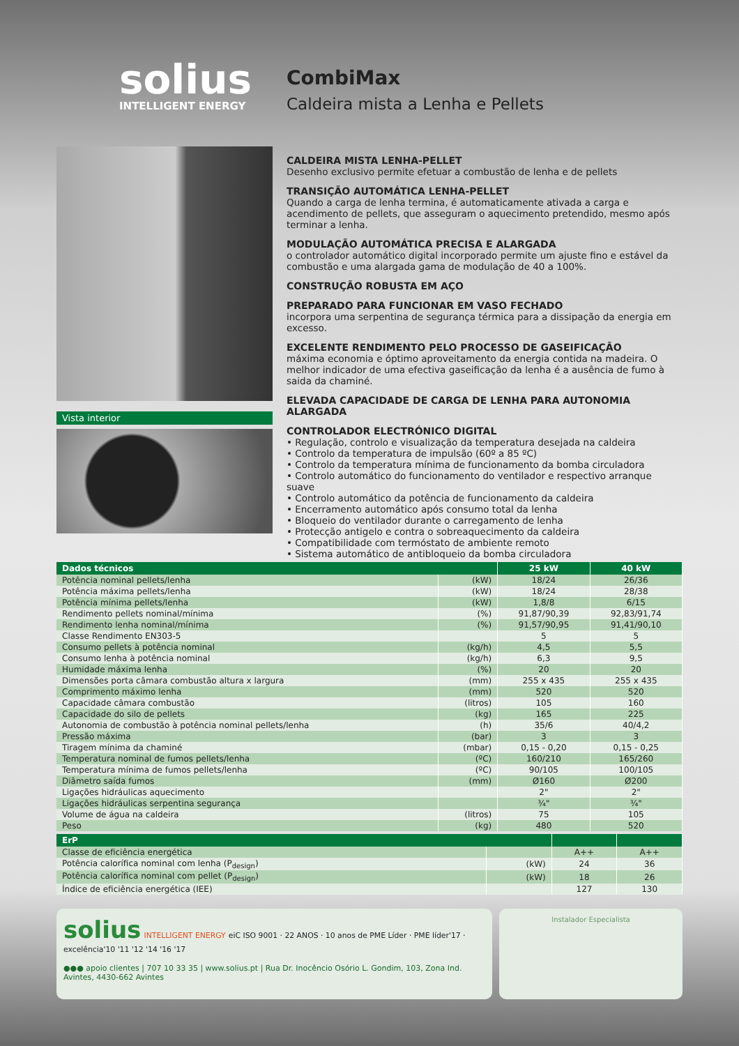solius
INTELLIGENT ENERGY
CombiMax
Caldeira mista a Lenha e Pellets
Vista interior
CALDEIRA MISTA LENHA-PELLET
Desenho exclusivo permite efetuar a combustão de lenha e de pellets
TRANSIÇÃO AUTOMÁTICA LENHA-PELLET
Quando a carga de lenha termina, é automaticamente ativada a carga e acendimento de pellets, que asseguram o aquecimento pretendido, mesmo após terminar a lenha.
MODULAÇÃO AUTOMÁTICA PRECISA E ALARGADA
o controlador automático digital incorporado permite um ajuste fino e estável da combustão e uma alargada gama de modulação de 40 a 100%.
CONSTRUÇÃO ROBUSTA EM AÇO
PREPARADO PARA FUNCIONAR EM VASO FECHADO
incorpora uma serpentina de segurança térmica para a dissipação da energia em excesso.
EXCELENTE RENDIMENTO PELO PROCESSO DE GASEIFICAÇÃO
máxima economia e óptimo aproveitamento da energia contida na madeira. O melhor indicador de uma efectiva gaseificação da lenha é a ausência de fumo à saida da chaminé.
ELEVADA CAPACIDADE DE CARGA DE LENHA PARA AUTONOMIA ALARGADA
CONTROLADOR ELECTRÓNICO DIGITAL
• Regulação, controlo e visualização da temperatura desejada na caldeira
• Controlo da temperatura de impulsão (60º a 85 ºC)
• Controlo da temperatura mínima de funcionamento da bomba circuladora
• Controlo automático do funcionamento do ventilador e respectivo arranque suave
• Controlo automático da potência de funcionamento da caldeira
• Encerramento automático após consumo total da lenha
• Bloqueio do ventilador durante o carregamento de lenha
• Protecção antigelo e contra o sobreaquecimento da caldeira
• Compatibilidade com termóstato de ambiente remoto
• Sistema automático de antibloqueio da bomba circuladora
| Dados técnicos | | 25 kW | 40 kW |
| --- | --- | --- | --- |
| Potência nominal pellets/lenha | (kW) | 18/24 | 26/36 |
| Potência máxima pellets/lenha | (kW) | 18/24 | 28/38 |
| Potência mínima pellets/lenha | (kW) | 1,8/8 | 6/15 |
| Rendimento pellets nominal/mínima | (%) | 91,87/90,39 | 92,83/91,74 |
| Rendimento lenha nominal/mínima | (%) | 91,57/90,95 | 91,41/90,10 |
| Classe Rendimento EN303-5 | | 5 | 5 |
| Consumo pellets à potência nominal | (kg/h) | 4,5 | 5,5 |
| Consumo lenha à potência nominal | (kg/h) | 6,3 | 9,5 |
| Humidade máxima lenha | (%) | 20 | 20 |
| Dimensões porta câmara combustão altura x largura | (mm) | 255 x 435 | 255 x 435 |
| Comprimento máximo lenha | (mm) | 520 | 520 |
| Capacidade câmara combustão | (litros) | 105 | 160 |
| Capacidade do silo de pellets | (kg) | 165 | 225 |
| Autonomia de combustão à potência nominal pellets/lenha | (h) | 35/6 | 40/4,2 |
| Pressão máxima | (bar) | 3 | 3 |
| Tiragem mínima da chaminé | (mbar) | 0,15 - 0,20 | 0,15 - 0,25 |
| Temperatura nominal de fumos pellets/lenha | (ºC) | 160/210 | 165/260 |
| Temperatura mínima de fumos pellets/lenha | (ºC) | 90/105 | 100/105 |
| Diâmetro saída fumos | (mm) | Ø160 | Ø200 |
| Ligações hidráulicas aquecimento | | 2" | 2" |
| Ligações hidráulicas serpentina segurança | | ¾" | ¾" |
| Volume de água na caldeira | (litros) | 75 | 105 |
| Peso | (kg) | 480 | 520 |
| ErP | | | |
| --- | --- | --- | --- |
| Classe de eficiência energética | | A++ | A++ |
| Potência calorífica nominal com lenha (P<sub>design</sub>) | (kW) | 24 | 36 |
| Potência calorífica nominal com pellet (P<sub>design</sub>) | (kW) | 18 | 26 |
| Índice de eficiência energética (IEE) | | 127 | 130 |
solius INTELLIGENT ENERGY eiC ISO 9001 · 22 ANOS · 10 anos de PME Líder · PME líder'17 · excelência'10 '11 '12 '14 '16 '17
●●● apoio clientes | 707 10 33 35 | www.solius.pt | Rua Dr. Inocêncio Osório L. Gondim, 103, Zona Ind. Avintes, 4430-662 Avintes
Instalador Especialista